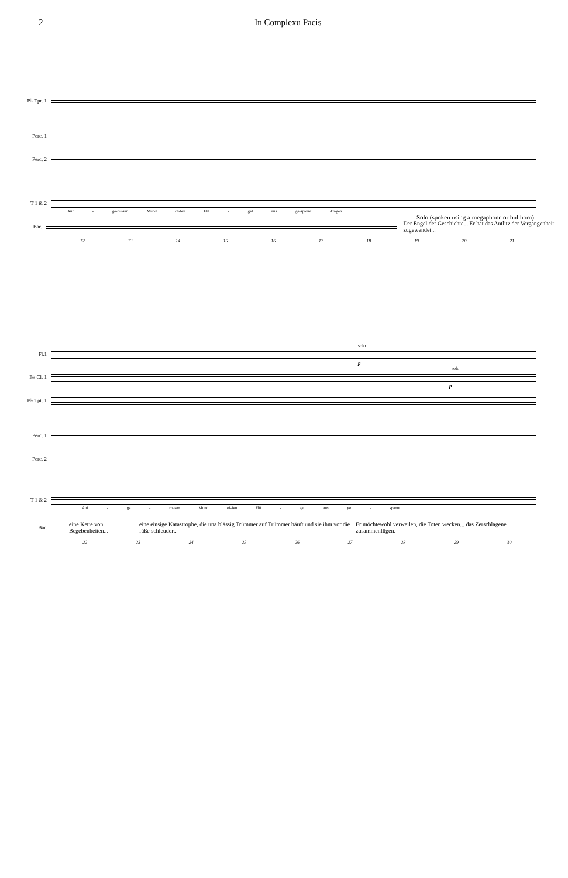2 In Complexu Pacis
B♭ Tpt. 1
Perc. 1
Perc. 2
T 1 & 2
Auf - ge-ris-sen Mund of-fen Flü - gel aus ge-spannt Au-gen
Solo (spoken using a megaphone or bullhorn):
Bar.
Der Engel der Geschichte... Er hat das Antlitz der Vergangenheit zugewendet...
12 13 14 15 16 17 18 19 20 21
solo
Fl.1
p
solo
B♭ Cl. 1
p
B♭ Tpt. 1
Perc. 1
Perc. 2
T 1 & 2
Auf - ge - ris-sen Mund of-fen Flü - gel aus ge - spannt
Bar. eine Kette von Begebenheiten... eine einsige Katastrophe, die una blässig Trümmer auf Trümmer häuft und sie ihm vor die füße schleudert. Er möchtewohl verweilen, die Toten wecken... das Zerschlagene zusammenfügen.
22 23 24 25 26 27 28 29 30